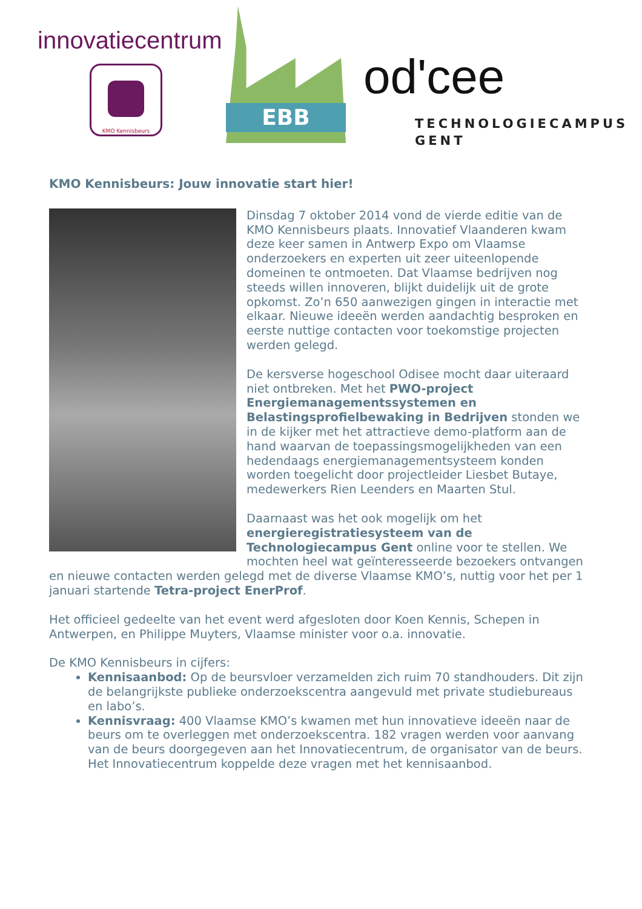innovatiecentrum
KMO Kennisbeurs
EBB od'cee
TECHNOLOGIECAMPUS
GENT
KMO Kennisbeurs: Jouw innovatie start hier!
Dinsdag 7 oktober 2014 vond de vierde editie van de KMO Kennisbeurs plaats. Innovatief Vlaanderen kwam deze keer samen in Antwerp Expo om Vlaamse onderzoekers en experten uit zeer uiteenlopende domeinen te ontmoeten. Dat Vlaamse bedrijven nog steeds willen innoveren, blijkt duidelijk uit de grote opkomst. Zo’n 650 aanwezigen gingen in interactie met elkaar. Nieuwe ideeën werden aandachtig besproken en eerste nuttige contacten voor toekomstige projecten werden gelegd.
De kersverse hogeschool Odisee mocht daar uiteraard niet ontbreken. Met het PWO-project Energiemanagementssystemen en Belastingsprofielbewaking in Bedrijven stonden we in de kijker met het attractieve demo-platform aan de hand waarvan de toepassingsmogelijkheden van een hedendaags energiemanagementsysteem konden worden toegelicht door projectleider Liesbet Butaye, medewerkers Rien Leenders en Maarten Stul.
Daarnaast was het ook mogelijk om het energieregistratiesysteem van de Technologiecampus Gent online voor te stellen. We mochten heel wat geïnteresseerde bezoekers ontvangen en nieuwe contacten werden gelegd met de diverse Vlaamse KMO’s, nuttig voor het per 1 januari startende Tetra-project EnerProf.
Het officieel gedeelte van het event werd afgesloten door Koen Kennis, Schepen in Antwerpen, en Philippe Muyters, Vlaamse minister voor o.a. innovatie.
De KMO Kennisbeurs in cijfers:
Kennisaanbod: Op de beursvloer verzamelden zich ruim 70 standhouders. Dit zijn de belangrijkste publieke onderzoekscentra aangevuld met private studiebureaus en labo’s.
Kennisvraag: 400 Vlaamse KMO’s kwamen met hun innovatieve ideeën naar de beurs om te overleggen met onderzoekscentra. 182 vragen werden voor aanvang van de beurs doorgegeven aan het Innovatiecentrum, de organisator van de beurs. Het Innovatiecentrum koppelde deze vragen met het kennisaanbod.